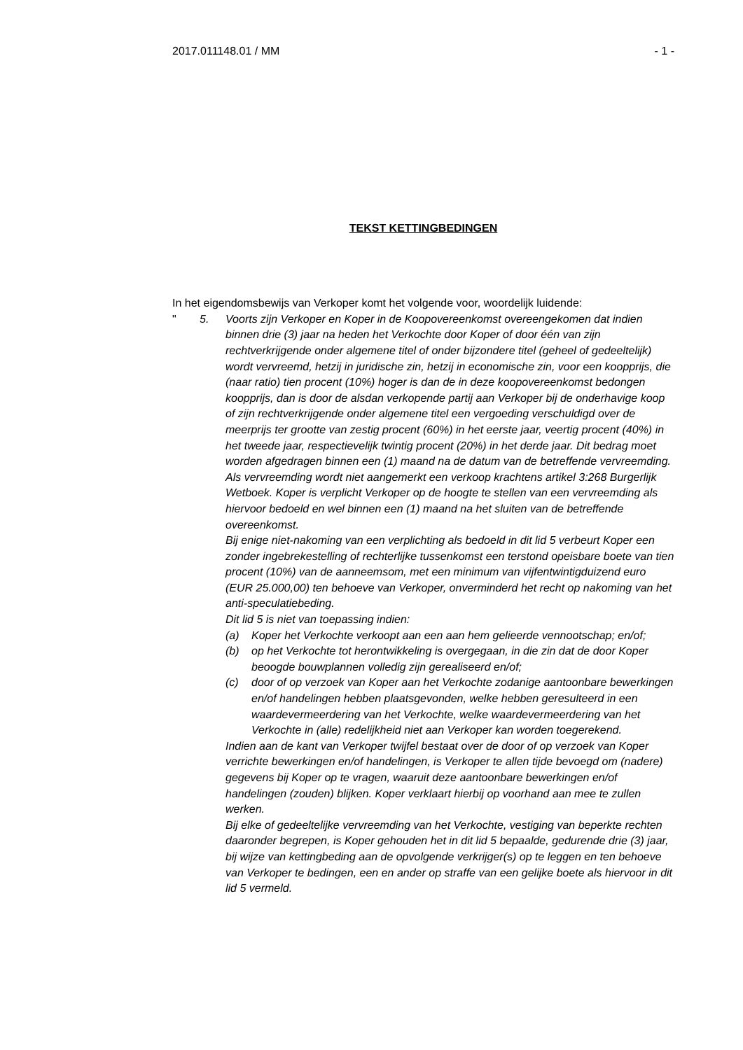2017.011148.01 / MM - 1 -
TEKST KETTINGBEDINGEN
In het eigendomsbewijs van Verkoper komt het volgende voor, woordelijk luidende:
" 5. Voorts zijn Verkoper en Koper in de Koopovereenkomst overeengekomen dat indien binnen drie (3) jaar na heden het Verkochte door Koper of door één van zijn rechtverkrijgende onder algemene titel of onder bijzondere titel (geheel of gedeeltelijk) wordt vervreemd, hetzij in juridische zin, hetzij in economische zin, voor een koopprijs, die (naar ratio) tien procent (10%) hoger is dan de in deze koopovereenkomst bedongen koopprijs, dan is door de alsdan verkopende partij aan Verkoper bij de onderhavige koop of zijn rechtverkrijgende onder algemene titel een vergoeding verschuldigd over de meerprijs ter grootte van zestig procent (60%) in het eerste jaar, veertig procent (40%) in het tweede jaar, respectievelijk twintig procent (20%) in het derde jaar. Dit bedrag moet worden afgedragen binnen een (1) maand na de datum van de betreffende vervreemding. Als vervreemding wordt niet aangemerkt een verkoop krachtens artikel 3:268 Burgerlijk Wetboek. Koper is verplicht Verkoper op de hoogte te stellen van een vervreemding als hiervoor bedoeld en wel binnen een (1) maand na het sluiten van de betreffende overeenkomst.
Bij enige niet-nakoming van een verplichting als bedoeld in dit lid 5 verbeurt Koper een zonder ingebrekestelling of rechterlijke tussenkomst een terstond opeisbare boete van tien procent (10%) van de aanneemsom, met een minimum van vijfentwintigduizend euro (EUR 25.000,00) ten behoeve van Verkoper, onverminderd het recht op nakoming van het anti-speculatiebeding.
Dit lid 5 is niet van toepassing indien:
(a) Koper het Verkochte verkoopt aan een aan hem gelieerde vennootschap; en/of;
(b) op het Verkochte tot herontwikkeling is overgegaan, in die zin dat de door Koper beoogde bouwplannen volledig zijn gerealiseerd en/of;
(c) door of op verzoek van Koper aan het Verkochte zodanige aantoonbare bewerkingen en/of handelingen hebben plaatsgevonden, welke hebben geresulteerd in een waardevermeerdering van het Verkochte, welke waardevermeerdering van het Verkochte in (alle) redelijkheid niet aan Verkoper kan worden toegerekend.
Indien aan de kant van Verkoper twijfel bestaat over de door of op verzoek van Koper verrichte bewerkingen en/of handelingen, is Verkoper te allen tijde bevoegd om (nadere) gegevens bij Koper op te vragen, waaruit deze aantoonbare bewerkingen en/of handelingen (zouden) blijken. Koper verklaart hierbij op voorhand aan mee te zullen werken.
Bij elke of gedeeltelijke vervreemding van het Verkochte, vestiging van beperkte rechten daaronder begrepen, is Koper gehouden het in dit lid 5 bepaalde, gedurende drie (3) jaar, bij wijze van kettingbeding aan de opvolgende verkrijger(s) op te leggen en ten behoeve van Verkoper te bedingen, een en ander op straffe van een gelijke boete als hiervoor in dit lid 5 vermeld.